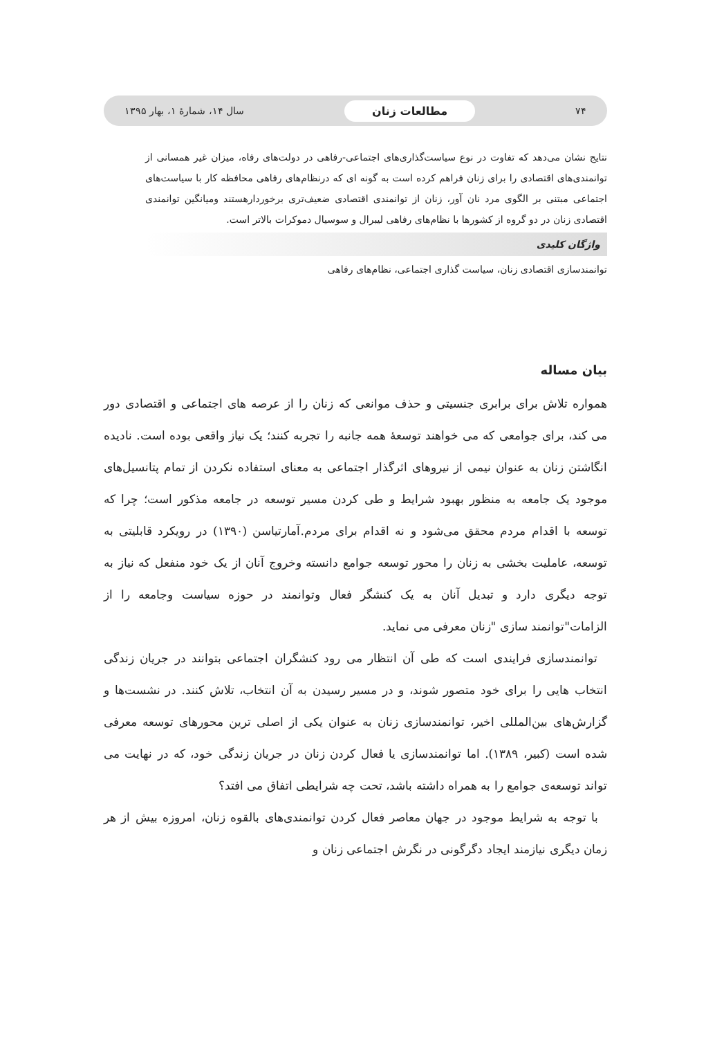۷۴ مطالعات زنان سال ۱۴، شمارهٔ ۱، بهار ۱۳۹۵
نتایج نشان می‌دهد که تفاوت در نوع سیاست‌گذاری‌های اجتماعی-رفاهی در دولت‌های رفاه، میزان غیر همسانی از توانمندی‌های اقتصادی را برای زنان فراهم کرده است به گونه ای که درنظام‌های رفاهی محافظه کار با سیاست‌های اجتماعی مبتنی بر الگوی مرد نان آور، زنان از توانمندی اقتصادی ضعیف‌تری برخوردارهستند ومیانگین توانمندی اقتصادی زنان در دو گروه از کشورها با نظام‌های رفاهی لیبرال و سوسیال دموکرات بالاتر است.
واژگان کلیدی
توانمندسازی اقتصادی زنان، سیاست گذاری اجتماعی، نظام‌های رفاهی
بیان مساله
همواره تلاش برای برابری جنسیتی و حذف موانعی که زنان را از عرصه های اجتماعی و اقتصادی دور می کند، برای جوامعی که می خواهند توسعهٔ همه جانبه را تجربه کنند؛ یک نیاز واقعی بوده است. نادیده انگاشتن زنان به عنوان نیمی از نیروهای اثرگذار اجتماعی به معنای استفاده نکردن از تمام پتانسیل‌های موجود یک جامعه به منظور بهبود شرایط و طی کردن مسیر توسعه در جامعه مذکور است؛ چرا که توسعه با اقدام مردم محقق می‌شود و نه اقدام برای مردم.آمارتیاسن (۱۳۹۰) در رویکرد قابلیتی به توسعه، عاملیت بخشی به زنان را محور توسعه جوامع دانسته وخروج آنان از یک خود منفعل که نیاز به توجه دیگری دارد و تبدیل آنان به یک کنشگر فعال وتوانمند در حوزه سیاست وجامعه را از الزامات"توانمند سازی "زنان معرفی می نماید.
توانمندسازی فرایندی است که طی آن انتظار می رود کنشگران اجتماعی بتوانند در جریان زندگی انتخاب هایی را برای خود متصور شوند، و در مسیر رسیدن به آن انتخاب، تلاش کنند. در نشست‌ها و گزارش‌های بین‌المللی اخیر، توانمندسازی زنان به عنوان یکی از اصلی ترین محورهای توسعه معرفی شده است (کبیر، ۱۳۸۹). اما توانمندسازی یا فعال کردن زنان در جریان زندگی خود، که در نهایت می تواند توسعه‌ی جوامع را به همراه داشته باشد، تحت چه شرایطی اتفاق می افتد؟
با توجه به شرایط موجود در جهان معاصر فعال کردن توانمندی‌های بالقوه زنان، امروزه بیش از هر زمان دیگری نیازمند ایجاد دگرگونی در نگرش اجتماعی زنان و